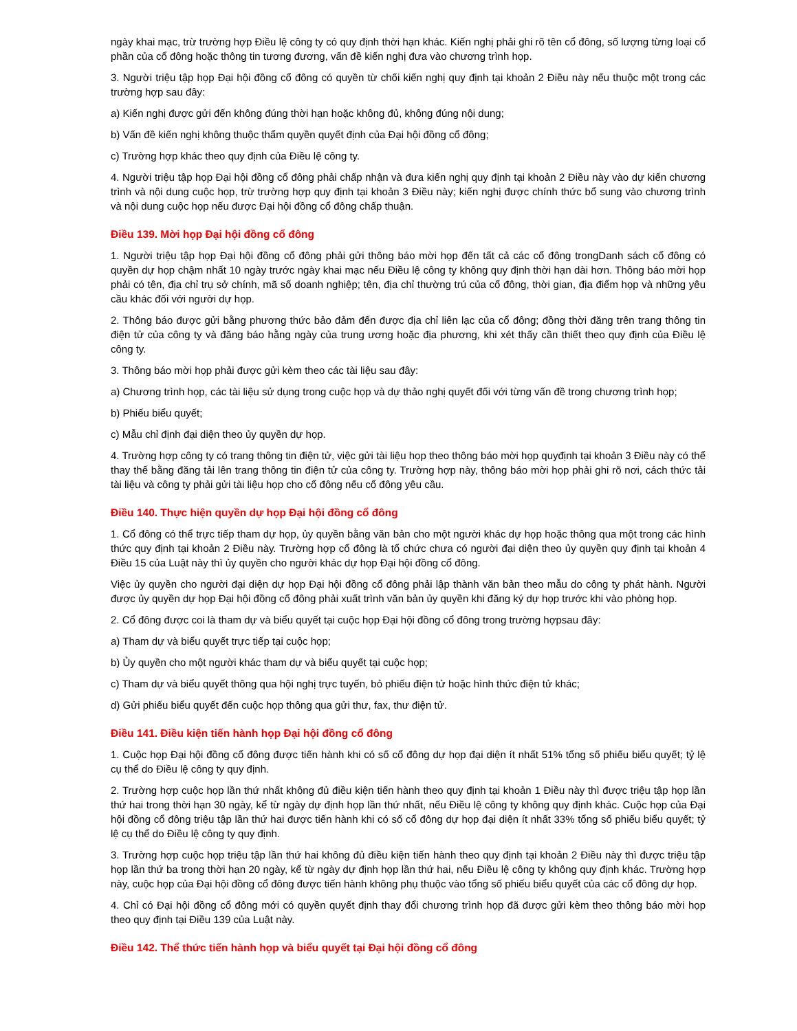ngày khai mạc, trừ trường hợp Điều lệ công ty có quy định thời hạn khác. Kiến nghị phải ghi rõ tên cổ đông, số lượng từng loại cổ phần của cổ đông hoặc thông tin tương đương, vấn đề kiến nghị đưa vào chương trình họp.
3. Người triệu tập họp Đại hội đồng cổ đông có quyền từ chối kiến nghị quy định tại khoản 2 Điều này nếu thuộc một trong các trường hợp sau đây:
a) Kiến nghị được gửi đến không đúng thời hạn hoặc không đủ, không đúng nội dung;
b) Vấn đề kiến nghị không thuộc thẩm quyền quyết định của Đại hội đồng cổ đông;
c) Trường hợp khác theo quy định của Điều lệ công ty.
4. Người triệu tập họp Đại hội đồng cổ đông phải chấp nhận và đưa kiến nghị quy định tại khoản 2 Điều này vào dự kiến chương trình và nội dung cuộc họp, trừ trường hợp quy định tại khoản 3 Điều này; kiến nghị được chính thức bổ sung vào chương trình và nội dung cuộc họp nếu được Đại hội đồng cổ đông chấp thuận.
Điều 139. Mời họp Đại hội đồng cổ đông
1. Người triệu tập họp Đại hội đồng cổ đông phải gửi thông báo mời họp đến tất cả các cổ đông trongDanh sách cổ đông có quyền dự họp chậm nhất 10 ngày trước ngày khai mạc nếu Điều lệ công ty không quy định thời hạn dài hơn. Thông báo mời họp phải có tên, địa chỉ trụ sở chính, mã số doanh nghiệp; tên, địa chỉ thường trú của cổ đông, thời gian, địa điểm họp và những yêu cầu khác đối với người dự họp.
2. Thông báo được gửi bằng phương thức bảo đảm đến được địa chỉ liên lạc của cổ đông; đồng thời đăng trên trang thông tin điện tử của công ty và đăng báo hằng ngày của trung ương hoặc địa phương, khi xét thấy cần thiết theo quy định của Điều lệ công ty.
3. Thông báo mời họp phải được gửi kèm theo các tài liệu sau đây:
a) Chương trình họp, các tài liệu sử dụng trong cuộc họp và dự thảo nghị quyết đối với từng vấn đề trong chương trình họp;
b) Phiếu biểu quyết;
c) Mẫu chỉ định đại diện theo ủy quyền dự họp.
4. Trường hợp công ty có trang thông tin điện tử, việc gửi tài liệu họp theo thông báo mời họp quyđịnh tại khoản 3 Điều này có thể thay thế bằng đăng tải lên trang thông tin điện tử của công ty. Trường hợp này, thông báo mời họp phải ghi rõ nơi, cách thức tải tài liệu và công ty phải gửi tài liệu họp cho cổ đông nếu cổ đông yêu cầu.
Điều 140. Thực hiện quyền dự họp Đại hội đồng cổ đông
1. Cổ đông có thể trực tiếp tham dự họp, ủy quyền bằng văn bản cho một người khác dự họp hoặc thông qua một trong các hình thức quy định tại khoản 2 Điều này. Trường hợp cổ đông là tổ chức chưa có người đại diện theo ủy quyền quy định tại khoản 4 Điều 15 của Luật này thì ủy quyền cho người khác dự họp Đại hội đồng cổ đông.
Việc ủy quyền cho người đại diện dự họp Đại hội đồng cổ đông phải lập thành văn bản theo mẫu do công ty phát hành. Người được ủy quyền dự họp Đại hội đồng cổ đông phải xuất trình văn bản ủy quyền khi đăng ký dự họp trước khi vào phòng họp.
2. Cổ đông được coi là tham dự và biểu quyết tại cuộc họp Đại hội đồng cổ đông trong trường hợpsau đây:
a) Tham dự và biểu quyết trực tiếp tại cuộc họp;
b) Ủy quyền cho một người khác tham dự và biểu quyết tại cuộc họp;
c) Tham dự và biểu quyết thông qua hội nghị trực tuyến, bỏ phiếu điện tử hoặc hình thức điện tử khác;
d) Gửi phiếu biểu quyết đến cuộc họp thông qua gửi thư, fax, thư điện tử.
Điều 141. Điều kiện tiến hành họp Đại hội đồng cổ đông
1. Cuộc họp Đại hội đồng cổ đông được tiến hành khi có số cổ đông dự họp đại diện ít nhất 51% tổng số phiếu biểu quyết; tỷ lệ cụ thể do Điều lệ công ty quy định.
2. Trường hợp cuộc họp lần thứ nhất không đủ điều kiện tiến hành theo quy định tại khoản 1 Điều này thì được triệu tập họp lần thứ hai trong thời hạn 30 ngày, kể từ ngày dự định họp lần thứ nhất, nếu Điều lệ công ty không quy định khác. Cuộc họp của Đại hội đồng cổ đông triệu tập lần thứ hai được tiến hành khi có số cổ đông dự họp đại diện ít nhất 33% tổng số phiếu biểu quyết; tỷ lệ cụ thể do Điều lệ công ty quy định.
3. Trường hợp cuộc họp triệu tập lần thứ hai không đủ điều kiện tiến hành theo quy định tại khoản 2 Điều này thì được triệu tập họp lần thứ ba trong thời hạn 20 ngày, kể từ ngày dự định họp lần thứ hai, nếu Điều lệ công ty không quy định khác. Trường hợp này, cuộc họp của Đại hội đồng cổ đông được tiến hành không phụ thuộc vào tổng số phiếu biểu quyết của các cổ đông dự họp.
4. Chỉ có Đại hội đồng cổ đông mới có quyền quyết định thay đổi chương trình họp đã được gửi kèm theo thông báo mời họp theo quy định tại Điều 139 của Luật này.
Điều 142. Thể thức tiến hành họp và biểu quyết tại Đại hội đồng cổ đông